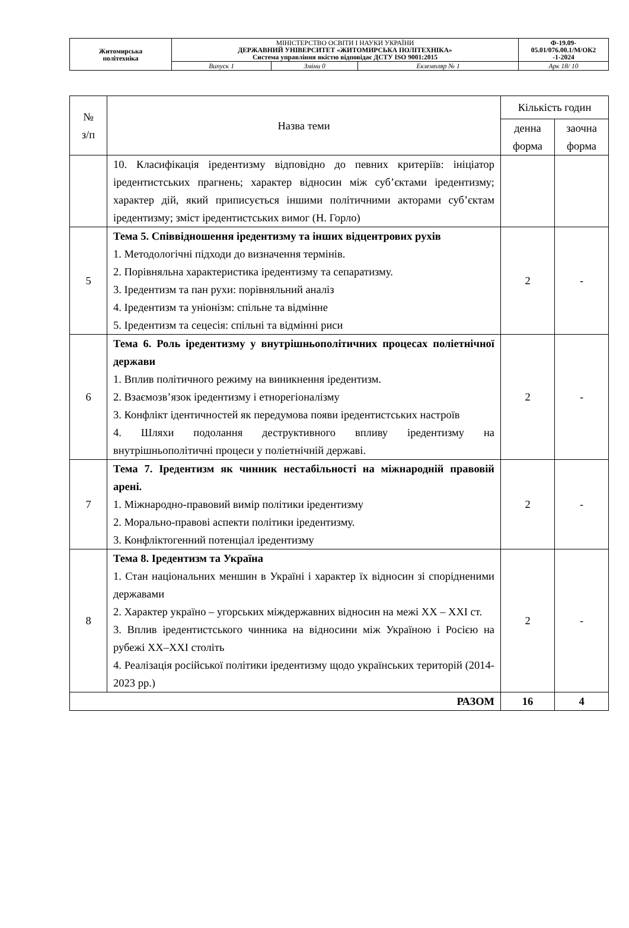| Житомирська політехніка | МІНІСТЕРСТВО ОСВІТИ І НАУКИ УКРАЇНИ ДЕРЖАВНИЙ УНІВЕРСИТЕТ «ЖИТОМИРСЬКА ПОЛІТЕХНІКА» Система управління якістю відповідає ДСТУ ISO 9001:2015 | | | Ф-19.09- 05.01/076.00.1/М/ОК2 -1-2024 |
| | Випуск 1 | Зміни 0 | Екземпляр № 1 | Арк 18/ 10 |
| № з/п | Назва теми | Кількість годин | |
| --- | --- | --- | --- |
| | | денна форма | заочна форма |
| | 10. Класифікація іредентизму відповідно до певних критеріїв: ініціатор іредентистських прагнень; характер відносин між суб’єктами іредентизму; характер дій, який приписується іншими політичними акторами суб’єктам іредентизму; зміст іредентистських вимог (Н. Горло) | | |
| 5 | Тема 5. Співвідношення іредентизму та інших відцентрових рухів 1. Методологічні підходи до визначення термінів. 2. Порівняльна характеристика іредентизму та сепаратизму. 3. Іредентизм та пан рухи: порівняльний аналіз 4. Іредентизм та уніонізм: спільне та відмінне 5. Іредентизм та сецесія: спільні та відмінні риси | 2 | - |
| 6 | Тема 6. Роль іредентизму у внутрішньополітичних процесах поліетнічної держави 1. Вплив політичного режиму на виникнення іредентизм. 2. Взаємозв’язок іредентизму і етнорегіоналізму 3. Конфлікт ідентичностей як передумова появи іредентистських настроїв 4. Шляхи подолання деструктивного впливу іредентизму на внутрішньополітичні процеси у поліетнічній державі. | 2 | - |
| 7 | Тема 7. Іредентизм як чинник нестабільності на міжнародній правовій арені. 1. Міжнародно-правовий вимір політики іредентизму 2. Морально-правові аспекти політики іредентизму. 3. Конфліктогенний потенціал іредентизму | 2 | - |
| 8 | Тема 8. Іредентизм та Україна 1. Стан національних меншин в Україні і характер їх відносин зі спорідненими державами 2. Характер україно – угорських міждержавних відносин на межі XX – XXI ст. 3. Вплив іредентистського чинника на відносини між Україною і Росією на рубежі XX–XXI століть 4. Реалізація російської політики іредентизму щодо українських територій (2014-2023 рр.) | 2 | - |
| РАЗОМ | | 16 | 4 |